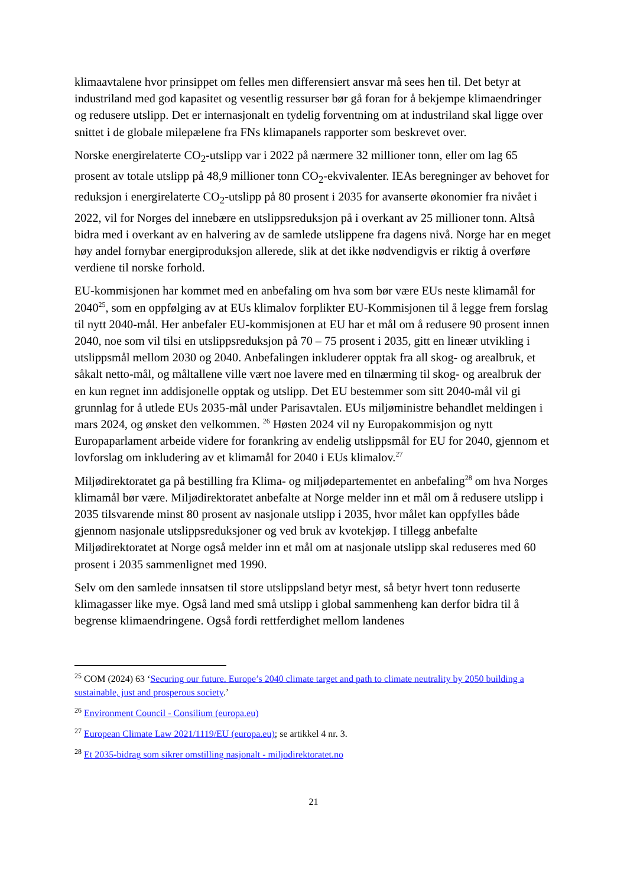klimaavtalene hvor prinsippet om felles men differensiert ansvar må sees hen til. Det betyr at industriland med god kapasitet og vesentlig ressurser bør gå foran for å bekjempe klimaendringer og redusere utslipp. Det er internasjonalt en tydelig forventning om at industriland skal ligge over snittet i de globale milepælene fra FNs klimapanels rapporter som beskrevet over.
Norske energirelaterte CO<sub>2</sub>-utslipp var i 2022 på nærmere 32 millioner tonn, eller om lag 65 prosent av totale utslipp på 48,9 millioner tonn CO<sub>2</sub>-ekvivalenter. IEAs beregninger av behovet for reduksjon i energirelaterte CO<sub>2</sub>-utslipp på 80 prosent i 2035 for avanserte økonomier fra nivået i 2022, vil for Norges del innebære en utslippsreduksjon på i overkant av 25 millioner tonn. Altså bidra med i overkant av en halvering av de samlede utslippene fra dagens nivå. Norge har en meget høy andel fornybar energiproduksjon allerede, slik at det ikke nødvendigvis er riktig å overføre verdiene til norske forhold.
EU-kommisjonen har kommet med en anbefaling om hva som bør være EUs neste klimamål for 2040<sup>25</sup>, som en oppfølging av at EUs klimalov forplikter EU-Kommisjonen til å legge frem forslag til nytt 2040-mål. Her anbefaler EU-kommisjonen at EU har et mål om å redusere 90 prosent innen 2040, noe som vil tilsi en utslippsreduksjon på 70 – 75 prosent i 2035, gitt en lineær utvikling i utslippsmål mellom 2030 og 2040. Anbefalingen inkluderer opptak fra all skog- og arealbruk, et såkalt netto-mål, og måltallene ville vært noe lavere med en tilnærming til skog- og arealbruk der en kun regnet inn addisjonelle opptak og utslipp. Det EU bestemmer som sitt 2040-mål vil gi grunnlag for å utlede EUs 2035-mål under Parisavtalen. EUs miljøministre behandlet meldingen i mars 2024, og ønsket den velkommen. <sup>26</sup> Høsten 2024 vil ny Europakommisjon og nytt Europaparlament arbeide videre for forankring av endelig utslippsmål for EU for 2040, gjennom et lovforslag om inkludering av et klimamål for 2040 i EUs klimalov.<sup>27</sup>
Miljødirektoratet ga på bestilling fra Klima- og miljødepartementet en anbefaling<sup>28</sup> om hva Norges klimamål bør være. Miljødirektoratet anbefalte at Norge melder inn et mål om å redusere utslipp i 2035 tilsvarende minst 80 prosent av nasjonale utslipp i 2035, hvor målet kan oppfylles både gjennom nasjonale utslippsreduksjoner og ved bruk av kvotekjøp. I tillegg anbefalte Miljødirektoratet at Norge også melder inn et mål om at nasjonale utslipp skal reduseres med 60 prosent i 2035 sammenlignet med 1990.
Selv om den samlede innsatsen til store utslippsland betyr mest, så betyr hvert tonn reduserte klimagasser like mye. Også land med små utslipp i global sammenheng kan derfor bidra til å begrense klimaendringene. Også fordi rettferdighet mellom landenes
<sup>25</sup> COM (2024) 63 ‘Securing our future. Europe’s 2040 climate target and path to climate neutrality by 2050 building a sustainable, just and prosperous society.’
<sup>26</sup> Environment Council - Consilium (europa.eu)
<sup>27</sup> European Climate Law 2021/1119/EU (europa.eu); se artikkel 4 nr. 3.
<sup>28</sup> Et 2035-bidrag som sikrer omstilling nasjonalt - miljodirektoratet.no
21